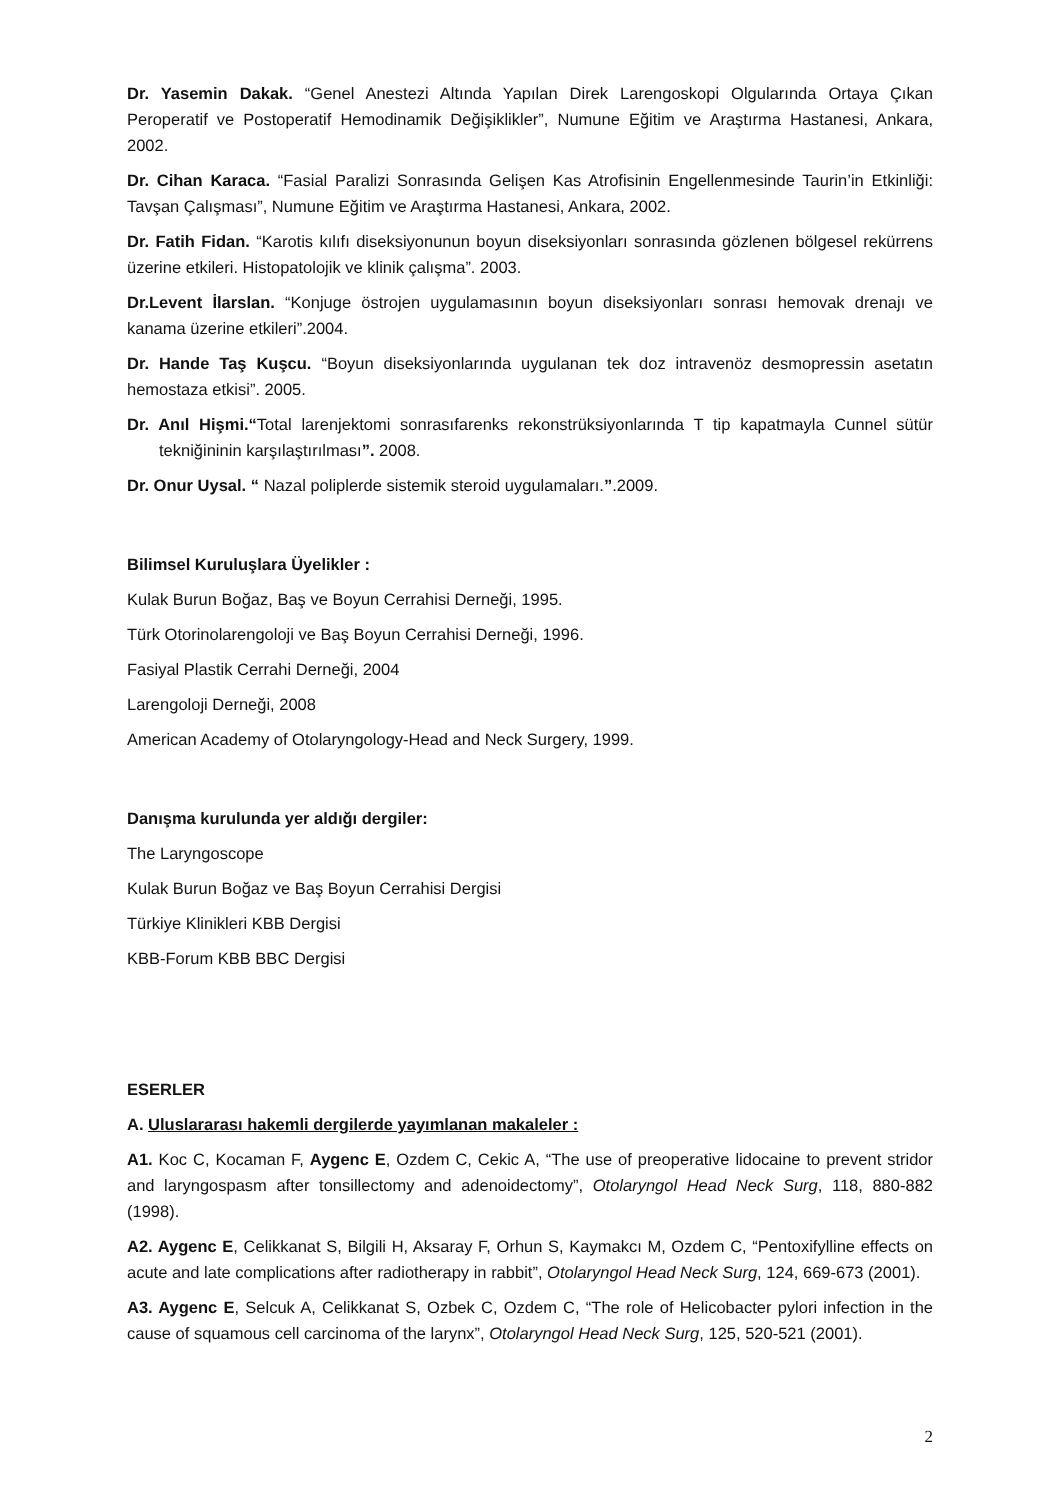Dr. Yasemin Dakak. “Genel Anestezi Altında Yapılan Direk Larengoskopi Olgularında Ortaya Çıkan Peroperatif ve Postoperatif Hemodinamik Değişiklikler”, Numune Eğitim ve Araştırma Hastanesi, Ankara, 2002.
Dr. Cihan Karaca. “Fasial Paralizi Sonrasında Gelişen Kas Atrofisinin Engellenmesinde Taurin’in Etkinliği: Tavşan Çalışması”, Numune Eğitim ve Araştırma Hastanesi, Ankara, 2002.
Dr. Fatih Fidan. “Karotis kılıfı diseksiyonunun boyun diseksiyonları sonrasında gözlenen bölgesel rekürrens üzerine etkileri. Histopatolojik ve klinik çalışma”. 2003.
Dr.Levent İlarslan. “Konjuge östrojen uygulamasının boyun diseksiyonları sonrası hemovak drenajı ve kanama üzerine etkileri”.2004.
Dr. Hande Taş Kuşcu. “Boyun diseksiyonlarında uygulanan tek doz intravenöz desmopressin asetatın hemostaza etkisi”. 2005.
Dr. Anıl Hişmi.“Total larenjektomi sonrasıfarenks rekonstrüksiyonlarında T tip kapatmayla Cunnel sütür tekniğininin karşılaştırılması”. 2008.
Dr. Onur Uysal. “ Nazal poliplerde sistemik steroid uygulamaları.”.2009.
Bilimsel Kuruluşlara Üyelikler :
Kulak Burun Boğaz, Baş ve Boyun Cerrahisi Derneği, 1995.
Türk Otorinolarengoloji ve Baş Boyun Cerrahisi Derneği, 1996.
Fasiyal Plastik Cerrahi Derneği, 2004
Larengoloji Derneği, 2008
American Academy of Otolaryngology-Head and Neck Surgery, 1999.
Danışma kurulunda yer aldığı dergiler:
The Laryngoscope
Kulak Burun Boğaz ve Baş Boyun Cerrahisi Dergisi
Türkiye Klinikleri KBB Dergisi
KBB-Forum KBB BBC Dergisi
ESERLER
A. Uluslararası hakemli dergilerde yayımlanan makaleler :
A1. Koc C, Kocaman F, Aygenc E, Ozdem C, Cekic A, “The use of preoperative lidocaine to prevent stridor and laryngospasm after tonsillectomy and adenoidectomy”, Otolaryngol Head Neck Surg, 118, 880-882 (1998).
A2. Aygenc E, Celikkanat S, Bilgili H, Aksaray F, Orhun S, Kaymakcı M, Ozdem C, “Pentoxifylline effects on acute and late complications after radiotherapy in rabbit”, Otolaryngol Head Neck Surg, 124, 669-673 (2001).
A3. Aygenc E, Selcuk A, Celikkanat S, Ozbek C, Ozdem C, “The role of Helicobacter pylori infection in the cause of squamous cell carcinoma of the larynx”, Otolaryngol Head Neck Surg, 125, 520-521 (2001).
2